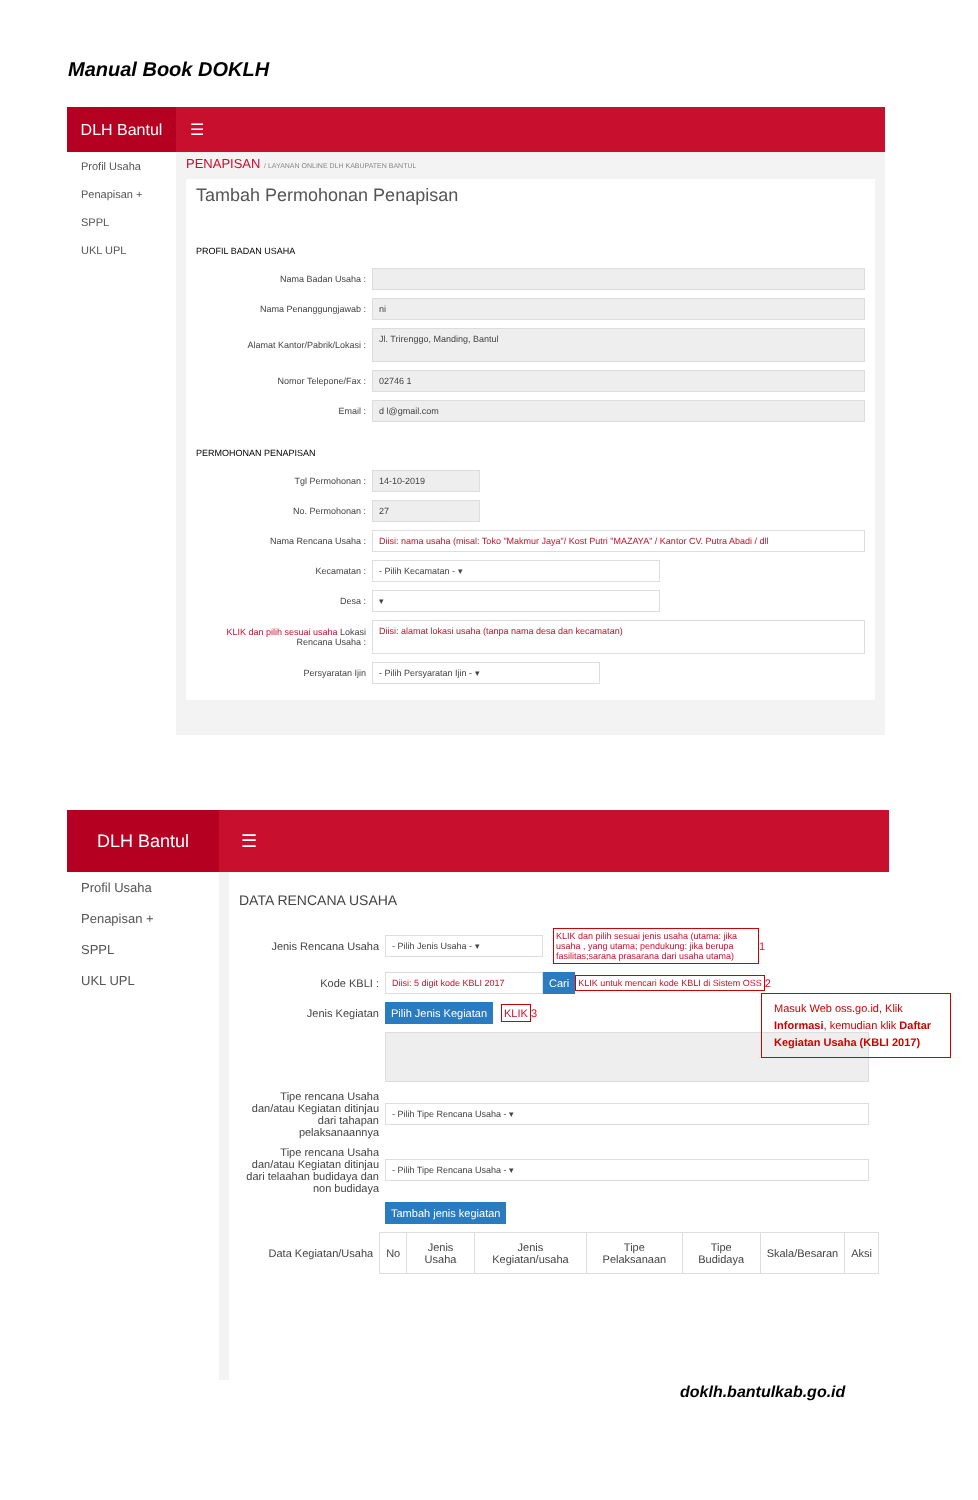Manual Book DOKLH
DLH Bantul
☰
Profil Usaha
Penapisan +
SPPL
UKL UPL
PENAPISAN / LAYANAN ONLINE DLH KABUPATEN BANTUL
Tambah Permohonan Penapisan
PROFIL BADAN USAHA
Nama Badan Usaha :
Nama Penanggungjawab :
ni
Alamat Kantor/Pabrik/Lokasi :
Jl. Trirenggo, Manding, Bantul
Nomor Telepone/Fax :
02746 1
Email :
d l@gmail.com
PERMOHONAN PENAPISAN
Tgl Permohonan :
14-10-2019
No. Permohonan :
27
Nama Rencana Usaha :
Diisi: nama usaha (misal: Toko "Makmur Jaya"/ Kost Putri "MAZAYA" / Kantor CV. Putra Abadi / dll
Kecamatan :
- Pilih Kecamatan - ▾
Desa :
▾
KLIK dan pilih sesuai usaha Lokasi Rencana Usaha :
Diisi: alamat lokasi usaha (tanpa nama desa dan kecamatan)
Persyaratan Ijin
- Pilih Persyaratan Ijin - ▾
DLH Bantul
☰
Profil Usaha
Penapisan +
SPPL
UKL UPL
DATA RENCANA USAHA
Jenis Rencana Usaha
- Pilih Jenis Usaha - ▾
KLIK dan pilih sesuai jenis usaha (utama: jika usaha , yang utama; pendukung: jika berupa fasilitas;sarana prasarana dari usaha utama) 1
Kode KBLI :
Diisi: 5 digit kode KBLI 2017
Cari KLIK untuk mencari kode KBLI di Sistem OSS 2
Jenis Kegiatan Pilih Jenis Kegiatan KLIK 3
Tipe rencana Usaha dan/atau Kegiatan ditinjau dari tahapan pelaksanaannya
- Pilih Tipe Rencana Usaha - ▾
Tipe rencana Usaha dan/atau Kegiatan ditinjau dari telaahan budidaya dan non budidaya
- Pilih Tipe Rencana Usaha - ▾
Tambah jenis kegiatan
Data Kegiatan/Usaha
| No | Jenis Usaha | Jenis Kegiatan/usaha | Tipe Pelaksanaan | Tipe Budidaya | Skala/Besaran | Aksi |
| --- | --- | --- | --- | --- | --- | --- |
Masuk Web oss.go.id, Klik Informasi, kemudian klik Daftar Kegiatan Usaha (KBLI 2017)
doklh.bantulkab.go.id